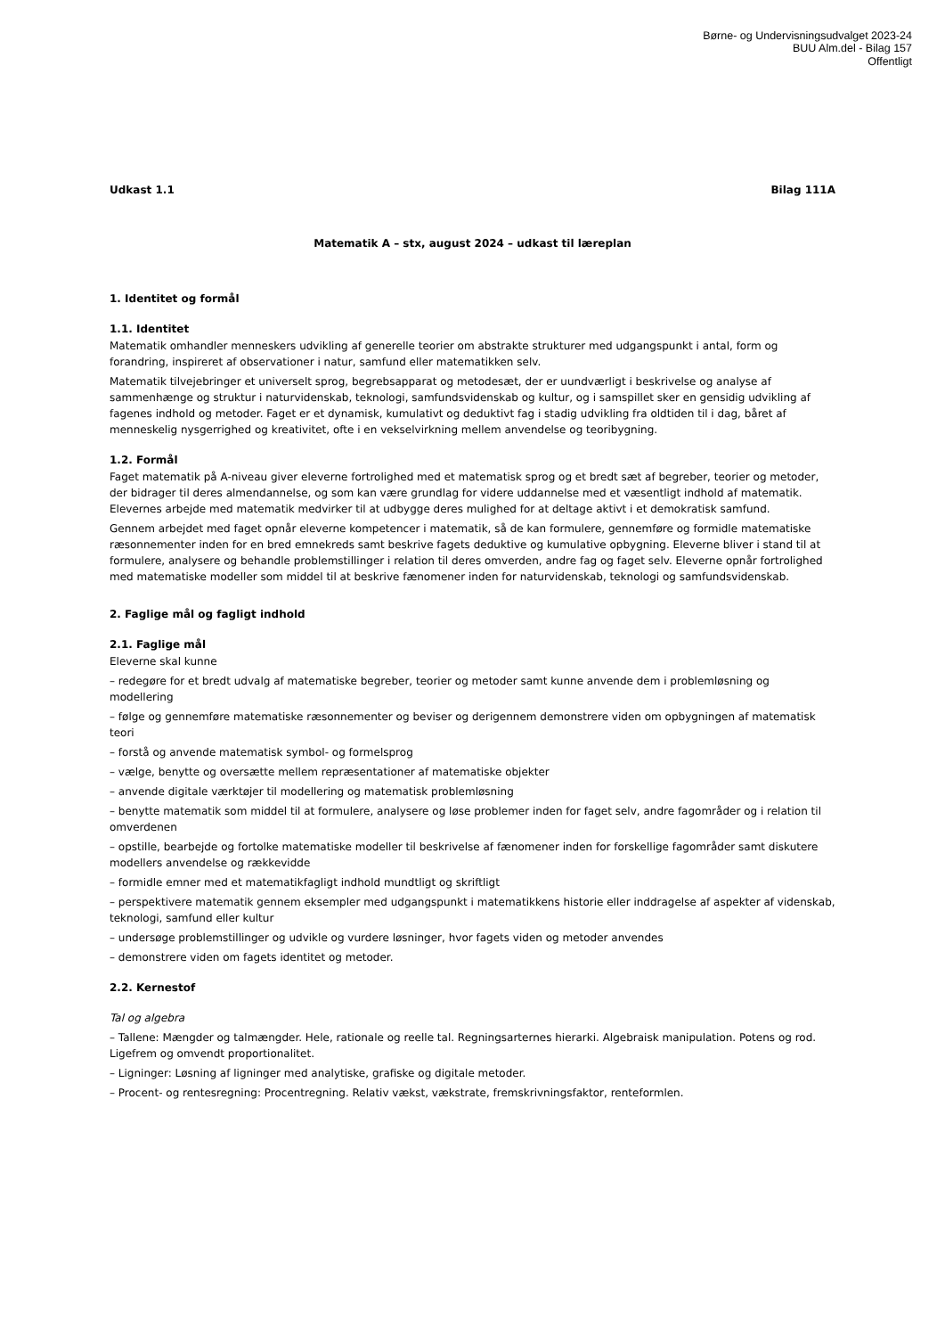Børne- og Undervisningsudvalget 2023-24
BUU Alm.del - Bilag 157
Offentligt
Udkast 1.1 Bilag 111A
Matematik A – stx, august 2024 – udkast til læreplan
1. Identitet og formål
1.1. Identitet
Matematik omhandler menneskers udvikling af generelle teorier om abstrakte strukturer med udgangspunkt i antal, form og forandring, inspireret af observationer i natur, samfund eller matematikken selv.
Matematik tilvejebringer et universelt sprog, begrebsapparat og metodesæt, der er uundværligt i beskrivelse og analyse af sammenhænge og struktur i naturvidenskab, teknologi, samfundsvidenskab og kultur, og i samspillet sker en gensidig udvikling af fagenes indhold og metoder. Faget er et dynamisk, kumulativt og deduktivt fag i stadig udvikling fra oldtiden til i dag, båret af menneskelig nysgerrighed og kreativitet, ofte i en vekselvirkning mellem anvendelse og teoribygning.
1.2. Formål
Faget matematik på A-niveau giver eleverne fortrolighed med et matematisk sprog og et bredt sæt af begreber, teorier og metoder, der bidrager til deres almendannelse, og som kan være grundlag for videre uddannelse med et væsentligt indhold af matematik. Elevernes arbejde med matematik medvirker til at udbygge deres mulighed for at deltage aktivt i et demokratisk samfund.
Gennem arbejdet med faget opnår eleverne kompetencer i matematik, så de kan formulere, gennemføre og formidle matematiske ræsonnementer inden for en bred emnekreds samt beskrive fagets deduktive og kumulative opbygning. Eleverne bliver i stand til at formulere, analysere og behandle problemstillinger i relation til deres omverden, andre fag og faget selv. Eleverne opnår fortrolighed med matematiske modeller som middel til at beskrive fænomener inden for naturvidenskab, teknologi og samfundsvidenskab.
2. Faglige mål og fagligt indhold
2.1. Faglige mål
Eleverne skal kunne
– redegøre for et bredt udvalg af matematiske begreber, teorier og metoder samt kunne anvende dem i problemløsning og modellering
– følge og gennemføre matematiske ræsonnementer og beviser og derigennem demonstrere viden om opbygningen af matematisk teori
– forstå og anvende matematisk symbol- og formelsprog
– vælge, benytte og oversætte mellem repræsentationer af matematiske objekter
– anvende digitale værktøjer til modellering og matematisk problemløsning
– benytte matematik som middel til at formulere, analysere og løse problemer inden for faget selv, andre fagområder og i relation til omverdenen
– opstille, bearbejde og fortolke matematiske modeller til beskrivelse af fænomener inden for forskellige fagområder samt diskutere modellers anvendelse og rækkevidde
– formidle emner med et matematikfagligt indhold mundtligt og skriftligt
– perspektivere matematik gennem eksempler med udgangspunkt i matematikkens historie eller inddragelse af aspekter af videnskab, teknologi, samfund eller kultur
– undersøge problemstillinger og udvikle og vurdere løsninger, hvor fagets viden og metoder anvendes
– demonstrere viden om fagets identitet og metoder.
2.2. Kernestof
Tal og algebra
– Tallene: Mængder og talmængder. Hele, rationale og reelle tal. Regningsarternes hierarki. Algebraisk manipulation. Potens og rod. Ligefrem og omvendt proportionalitet.
– Ligninger: Løsning af ligninger med analytiske, grafiske og digitale metoder.
– Procent- og rentesregning: Procentregning. Relativ vækst, vækstrate, fremskrivningsfaktor, renteformlen.